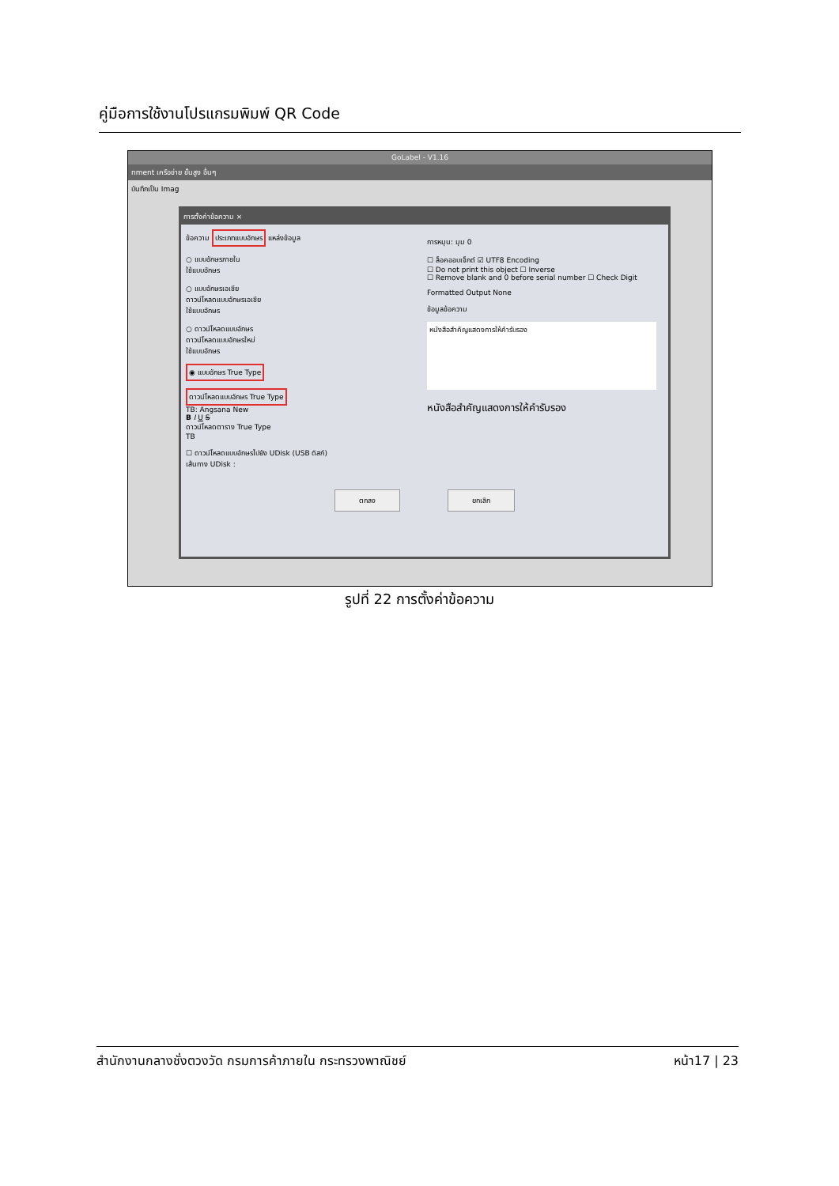คู่มือการใช้งานโปรแกรมพิมพ์ QR Code
GoLabel - V1.16
nment เครือข่าย ขั้นสูง อื่นๆ
บันทึกเป็น Imag
การตั้งค่าข้อความ ×
ข้อความ ประเภทแบบอักษร แหล่งข้อมูล
○ แบบอักษรภายใน
ใช้แบบอักษร
○ แบบอักษรเอเชีย
ดาวน์โหลดแบบอักษรเอเชีย
ใช้แบบอักษร
○ ดาวน์โหลดแบบอักษร
ดาวน์โหลดแบบอักษรใหม่
ใช้แบบอักษร
◉ แบบอักษร True Type
ดาวน์โหลดแบบอักษร True Type
TB: Angsana New
B I U S
ดาวน์โหลดตาราง True Type
TB
☐ ดาวน์โหลดแบบอักษรไปยัง UDisk (USB ดิสก์)
เส้นทาง UDisk :
การหมุน: มุม 0
☐ ล็อคออบเจ็กต์ ☑ UTF8 Encoding
☐ Do not print this object ☐ Inverse
☐ Remove blank and 0 before serial number ☐ Check Digit
Formatted Output None
ข้อมูลข้อความ
หนังสือสำคัญแสดงการให้คำรับรอง
หนังสือสำคัญแสดงการให้คำรับรอง
ตกลง ยกเลิก
รูปที่ 22 การตั้งค่าข้อความ
สำนักงานกลางชั่งตวงวัด กรมการค้าภายใน กระทรวงพาณิชย์ หน้า17 | 23